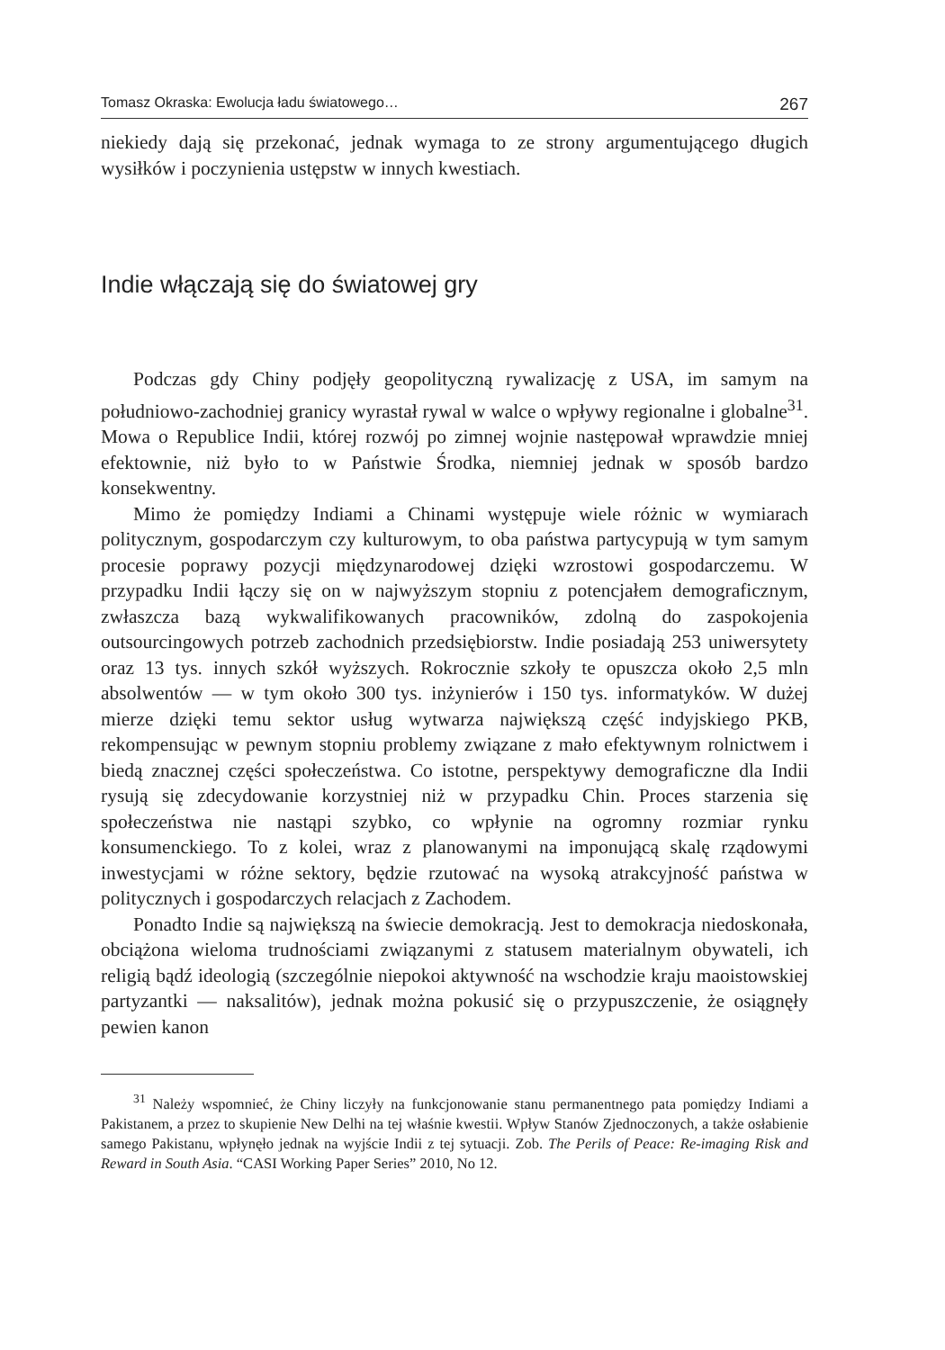Tomasz Okraska: Ewolucja ładu światowego… 267
niekiedy dają się przekonać, jednak wymaga to ze strony argumentującego długich wysiłków i poczynienia ustępstw w innych kwestiach.
Indie włączają się do światowej gry
Podczas gdy Chiny podjęły geopolityczną rywalizację z USA, im samym na południowo-zachodniej granicy wyrastał rywal w walce o wpływy regionalne i globalne<sup>31</sup>. Mowa o Republice Indii, której rozwój po zimnej wojnie następował wprawdzie mniej efektownie, niż było to w Państwie Środka, niemniej jednak w sposób bardzo konsekwentny.
Mimo że pomiędzy Indiami a Chinami występuje wiele różnic w wymiarach politycznym, gospodarczym czy kulturowym, to oba państwa partycypują w tym samym procesie poprawy pozycji międzynarodowej dzięki wzrostowi gospodarczemu. W przypadku Indii łączy się on w najwyższym stopniu z potencjałem demograficznym, zwłaszcza bazą wykwalifikowanych pracowników, zdolną do zaspokojenia outsourcingowych potrzeb zachodnich przedsiębiorstw. Indie posiadają 253 uniwersytety oraz 13 tys. innych szkół wyższych. Rokrocznie szkoły te opuszcza około 2,5 mln absolwentów — w tym około 300 tys. inżynierów i 150 tys. informatyków. W dużej mierze dzięki temu sektor usług wytwarza największą część indyjskiego PKB, rekompensując w pewnym stopniu problemy związane z mało efektywnym rolnictwem i biedą znacznej części społeczeństwa. Co istotne, perspektywy demograficzne dla Indii rysują się zdecydowanie korzystniej niż w przypadku Chin. Proces starzenia się społeczeństwa nie nastąpi szybko, co wpłynie na ogromny rozmiar rynku konsumenckiego. To z kolei, wraz z planowanymi na imponującą skalę rządowymi inwestycjami w różne sektory, będzie rzutować na wysoką atrakcyjność państwa w politycznych i gospodarczych relacjach z Zachodem.
Ponadto Indie są największą na świecie demokracją. Jest to demokracja niedoskonała, obciążona wieloma trudnościami związanymi z statusem materialnym obywateli, ich religią bądź ideologią (szczególnie niepokoi aktywność na wschodzie kraju maoistowskiej partyzantki — naksalitów), jednak można pokusić się o przypuszczenie, że osiągnęły pewien kanon
<sup>31</sup> Należy wspomnieć, że Chiny liczyły na funkcjonowanie stanu permanentnego pata pomiędzy Indiami a Pakistanem, a przez to skupienie New Delhi na tej właśnie kwestii. Wpływ Stanów Zjednoczonych, a także osłabienie samego Pakistanu, wpłynęło jednak na wyjście Indii z tej sytuacji. Zob. The Perils of Peace: Re-imaging Risk and Reward in South Asia. “CASI Working Paper Series” 2010, No 12.